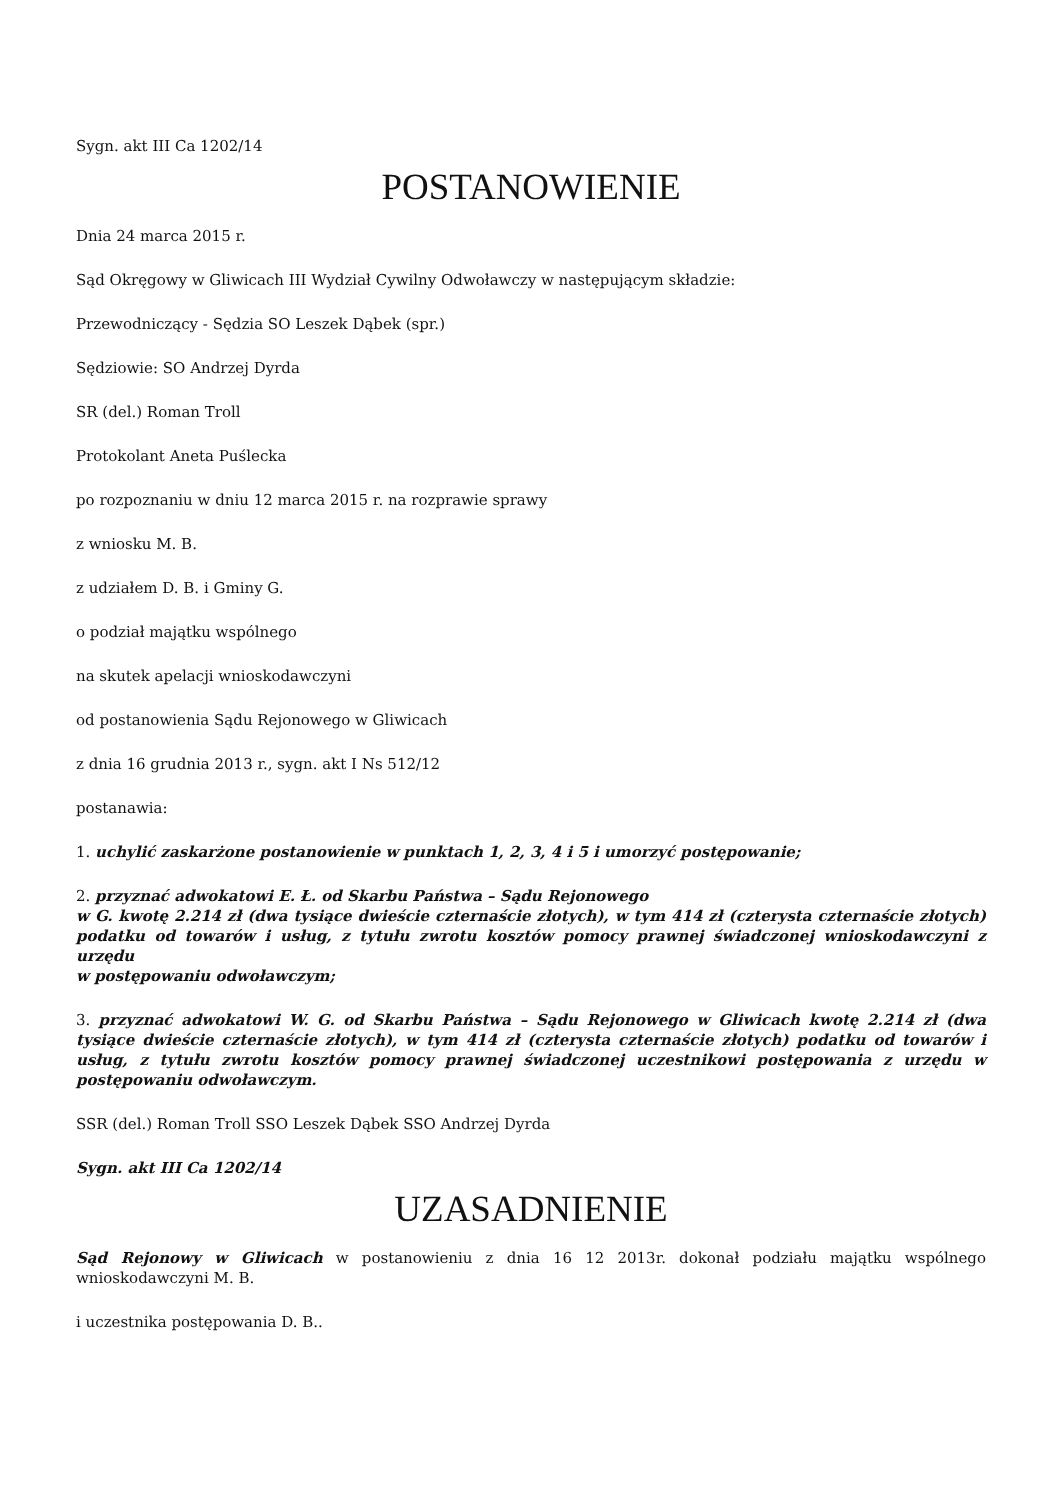Sygn. akt III Ca 1202/14
POSTANOWIENIE
Dnia 24 marca 2015 r.
Sąd Okręgowy w Gliwicach III Wydział Cywilny Odwoławczy w następującym składzie:
Przewodniczący - Sędzia SO Leszek Dąbek (spr.)
Sędziowie: SO Andrzej Dyrda
SR (del.) Roman Troll
Protokolant Aneta Puślecka
po rozpoznaniu w dniu 12 marca 2015 r. na rozprawie sprawy
z wniosku M. B.
z udziałem D. B. i Gminy G.
o podział majątku wspólnego
na skutek apelacji wnioskodawczyni
od postanowienia Sądu Rejonowego w Gliwicach
z dnia 16 grudnia 2013 r., sygn. akt I Ns 512/12
postanawia:
1. uchylić zaskarżone postanowienie w punktach 1, 2, 3, 4 i 5 i umorzyć postępowanie;
2. przyznać adwokatowi E. Ł. od Skarbu Państwa – Sądu Rejonowego
w G. kwotę 2.214 zł (dwa tysiące dwieście czternaście złotych), w tym 414 zł (czterysta czternaście złotych) podatku od towarów i usług, z tytułu zwrotu kosztów pomocy prawnej świadczonej wnioskodawczyni z urzędu
w postępowaniu odwoławczym;
3. przyznać adwokatowi W. G. od Skarbu Państwa – Sądu Rejonowego w Gliwicach kwotę 2.214 zł (dwa tysiące dwieście czternaście złotych), w tym 414 zł (czterysta czternaście złotych) podatku od towarów i usług, z tytułu zwrotu kosztów pomocy prawnej świadczonej uczestnikowi postępowania z urzędu w postępowaniu odwoławczym.
SSR (del.) Roman Troll SSO Leszek Dąbek SSO Andrzej Dyrda
Sygn. akt III Ca 1202/14
UZASADNIENIE
Sąd Rejonowy w Gliwicach w postanowieniu z dnia 16 12 2013r. dokonał podziału majątku wspólnego wnioskodawczyni M. B.
i uczestnika postępowania D. B..